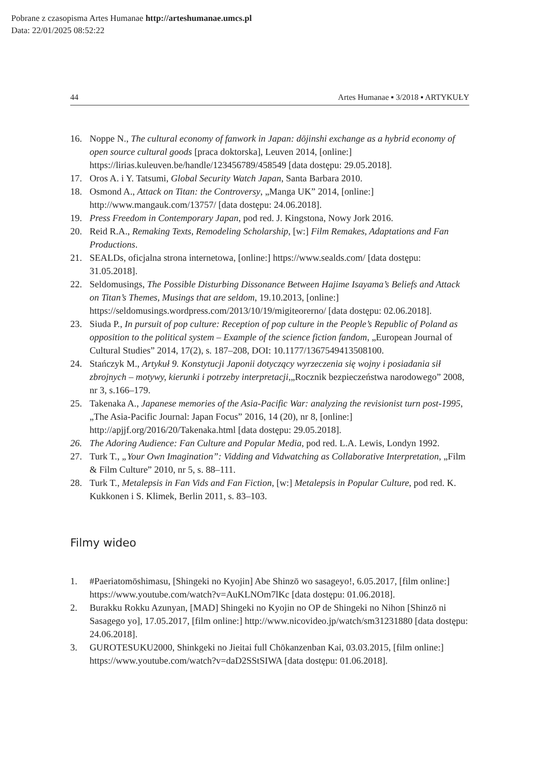Pobrane z czasopisma Artes Humanae http://arteshumanae.umcs.pl
Data: 22/01/2025 08:52:22
44 Artes Humanae ▪ 3/2018 ▪ ARTYKUŁY
16. Noppe N., The cultural economy of fanwork in Japan: dōjinshi exchange as a hybrid economy of open source cultural goods [praca doktorska], Leuven 2014, [online:] https://lirias.kuleuven.be/handle/123456789/458549 [data dostępu: 29.05.2018].
17. Oros A. i Y. Tatsumi, Global Security Watch Japan, Santa Barbara 2010.
18. Osmond A., Attack on Titan: the Controversy, „Manga UK” 2014, [online:] http://www.mangauk.com/13757/ [data dostępu: 24.06.2018].
19. Press Freedom in Contemporary Japan, pod red. J. Kingstona, Nowy Jork 2016.
20. Reid R.A., Remaking Texts, Remodeling Scholarship, [w:] Film Remakes, Adaptations and Fan Productions.
21. SEALDs, oficjalna strona internetowa, [online:] https://www.sealds.com/ [data dostępu: 31.05.2018].
22. Seldomusings, The Possible Disturbing Dissonance Between Hajime Isayama’s Beliefs and Attack on Titan’s Themes, Musings that are seldom, 19.10.2013, [online:] https://seldomusings.wordpress.com/2013/10/19/migiteorerno/ [data dostępu: 02.06.2018].
23. Siuda P., In pursuit of pop culture: Reception of pop culture in the People’s Republic of Poland as opposition to the political system – Example of the science fiction fandom, „European Journal of Cultural Studies” 2014, 17(2), s. 187–208, DOI: 10.1177/1367549413508100.
24. Stańczyk M., Artykuł 9. Konstytucji Japonii dotyczący wyrzeczenia się wojny i posiadania sił zbrojnych – motywy, kierunki i potrzeby interpretacji,„Rocznik bezpieczeństwa narodowego” 2008, nr 3, s.166–179.
25. Takenaka A., Japanese memories of the Asia-Pacific War: analyzing the revisionist turn post-1995, „The Asia-Pacific Journal: Japan Focus” 2016, 14 (20), nr 8, [online:] http://apjjf.org/2016/20/Takenaka.html [data dostępu: 29.05.2018].
26. The Adoring Audience: Fan Culture and Popular Media, pod red. L.A. Lewis, Londyn 1992.
27. Turk T., „Your Own Imagination”: Vidding and Vidwatching as Collaborative Interpretation, „Film & Film Culture” 2010, nr 5, s. 88–111.
28. Turk T., Metalepsis in Fan Vids and Fan Fiction, [w:] Metalepsis in Popular Culture, pod red. K. Kukkonen i S. Klimek, Berlin 2011, s. 83–103.
Filmy wideo
1. #Paeriatomōshimasu, [Shingeki no Kyojin] Abe Shinzō wo sasageyo!, 6.05.2017, [film online:] https://www.youtube.com/watch?v=AuKLNOm7lKc [data dostępu: 01.06.2018].
2. Burakku Rokku Azunyan, [MAD] Shingeki no Kyojin no OP de Shingeki no Nihon [Shinzō ni Sasagego yo], 17.05.2017, [film online:] http://www.nicovideo.jp/watch/sm31231880 [data dostępu: 24.06.2018].
3. GUROTESUKU2000, Shinkgeki no Jieitai full Chōkanzenban Kai, 03.03.2015, [film online:] https://www.youtube.com/watch?v=daD2SStSIWA [data dostępu: 01.06.2018].